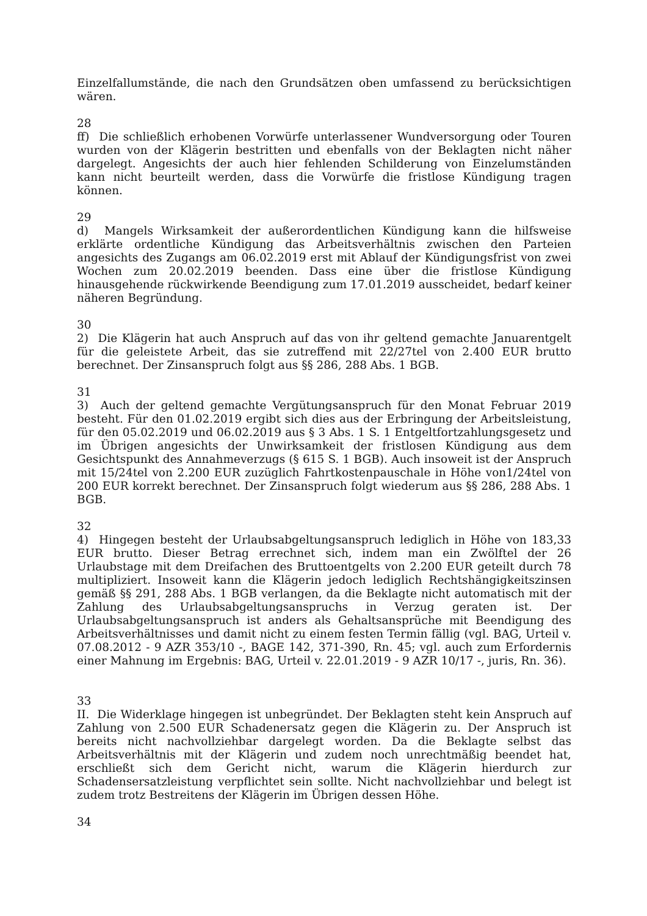Einzelfallumstände, die nach den Grundsätzen oben umfassend zu berücksichtigen wären.
28
ff) Die schließlich erhobenen Vorwürfe unterlassener Wundversorgung oder Touren wurden von der Klägerin bestritten und ebenfalls von der Beklagten nicht näher dargelegt. Angesichts der auch hier fehlenden Schilderung von Einzelumständen kann nicht beurteilt werden, dass die Vorwürfe die fristlose Kündigung tragen können.
29
d) Mangels Wirksamkeit der außerordentlichen Kündigung kann die hilfsweise erklärte ordentliche Kündigung das Arbeitsverhältnis zwischen den Parteien angesichts des Zugangs am 06.02.2019 erst mit Ablauf der Kündigungsfrist von zwei Wochen zum 20.02.2019 beenden. Dass eine über die fristlose Kündigung hinausgehende rückwirkende Beendigung zum 17.01.2019 ausscheidet, bedarf keiner näheren Begründung.
30
2) Die Klägerin hat auch Anspruch auf das von ihr geltend gemachte Januarentgelt für die geleistete Arbeit, das sie zutreffend mit 22/27tel von 2.400 EUR brutto berechnet. Der Zinsanspruch folgt aus §§ 286, 288 Abs. 1 BGB.
31
3) Auch der geltend gemachte Vergütungsanspruch für den Monat Februar 2019 besteht. Für den 01.02.2019 ergibt sich dies aus der Erbringung der Arbeitsleistung, für den 05.02.2019 und 06.02.2019 aus § 3 Abs. 1 S. 1 Entgeltfortzahlungsgesetz und im Übrigen angesichts der Unwirksamkeit der fristlosen Kündigung aus dem Gesichtspunkt des Annahmeverzugs (§ 615 S. 1 BGB). Auch insoweit ist der Anspruch mit 15/24tel von 2.200 EUR zuzüglich Fahrtkostenpauschale in Höhe von1/24tel von 200 EUR korrekt berechnet. Der Zinsanspruch folgt wiederum aus §§ 286, 288 Abs. 1 BGB.
32
4) Hingegen besteht der Urlaubsabgeltungsanspruch lediglich in Höhe von 183,33 EUR brutto. Dieser Betrag errechnet sich, indem man ein Zwölftel der 26 Urlaubstage mit dem Dreifachen des Bruttoentgelts von 2.200 EUR geteilt durch 78 multipliziert. Insoweit kann die Klägerin jedoch lediglich Rechtshängigkeitszinsen gemäß §§ 291, 288 Abs. 1 BGB verlangen, da die Beklagte nicht automatisch mit der Zahlung des Urlaubsabgeltungsanspruchs in Verzug geraten ist. Der Urlaubsabgeltungsanspruch ist anders als Gehaltsansprüche mit Beendigung des Arbeitsverhältnisses und damit nicht zu einem festen Termin fällig (vgl. BAG, Urteil v. 07.08.2012 - 9 AZR 353/10 -, BAGE 142, 371-390, Rn. 45; vgl. auch zum Erfordernis einer Mahnung im Ergebnis: BAG, Urteil v. 22.01.2019 - 9 AZR 10/17 -, juris, Rn. 36).
33
II. Die Widerklage hingegen ist unbegründet. Der Beklagten steht kein Anspruch auf Zahlung von 2.500 EUR Schadenersatz gegen die Klägerin zu. Der Anspruch ist bereits nicht nachvollziehbar dargelegt worden. Da die Beklagte selbst das Arbeitsverhältnis mit der Klägerin und zudem noch unrechtmäßig beendet hat, erschließt sich dem Gericht nicht, warum die Klägerin hierdurch zur Schadensersatzleistung verpflichtet sein sollte. Nicht nachvollziehbar und belegt ist zudem trotz Bestreitens der Klägerin im Übrigen dessen Höhe.
34